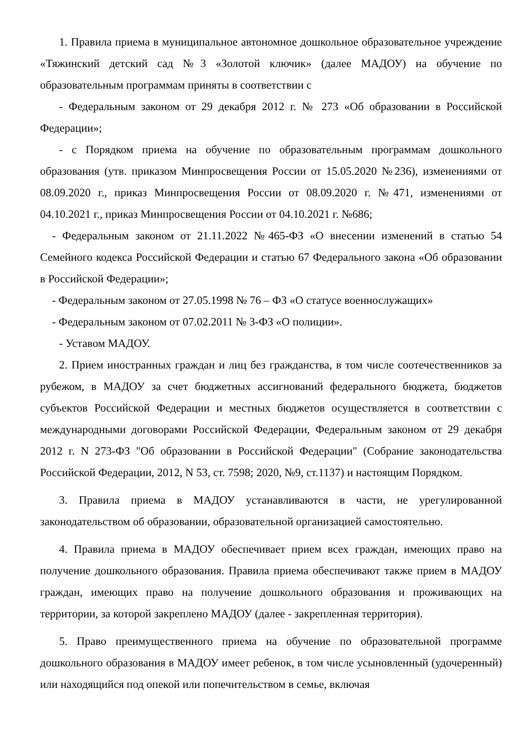1. Правила приема в муниципальное автономное дошкольное образовательное учреждение «Тяжинский детский сад №3 «Золотой ключик» (далее МАДОУ) на обучение по образовательным программам приняты в соответствии с
- Федеральным законом от 29 декабря 2012 г. № 273 «Об образовании в Российской Федерации»;
- с Порядком приема на обучение по образовательным программам дошкольного образования (утв. приказом Минпросвещения России от 15.05.2020 №236), изменениями от 08.09.2020 г., приказ Минпросвещения России от 08.09.2020 г. №471, изменениями от 04.10.2021 г., приказ Минпросвещения России от 04.10.2021 г. №686;
- Федеральным законом от 21.11.2022 №465-ФЗ «О внесении изменений в статью 54 Семейного кодекса Российской Федерации и статью 67 Федерального закона «Об образовании в Российской Федерации»;
- Федеральным законом от 27.05.1998 № 76 – ФЗ «О статусе военнослужащих»
- Федеральным законом от 07.02.2011 № 3-ФЗ «О полиции».
- Уставом МАДОУ.
2. Прием иностранных граждан и лиц без гражданства, в том числе соотечественников за рубежом, в МАДОУ за счет бюджетных ассигнований федерального бюджета, бюджетов субъектов Российской Федерации и местных бюджетов осуществляется в соответствии с международными договорами Российской Федерации, Федеральным законом от 29 декабря 2012 г. N 273-ФЗ "Об образовании в Российской Федерации" (Собрание законодательства Российской Федерации, 2012, N 53, ст. 7598; 2020, №9, ст.1137) и настоящим Порядком.
3. Правила приема в МАДОУ устанавливаются в части, не урегулированной законодательством об образовании, образовательной организацией самостоятельно.
4. Правила приема в МАДОУ обеспечивает прием всех граждан, имеющих право на получение дошкольного образования. Правила приема обеспечивают также прием в МАДОУ граждан, имеющих право на получение дошкольного образования и проживающих на территории, за которой закреплено МАДОУ (далее - закрепленная территория).
5. Право преимущественного приема на обучение по образовательной программе дошкольного образования в МАДОУ имеет ребенок, в том числе усыновленный (удочеренный) или находящийся под опекой или попечительством в семье, включая